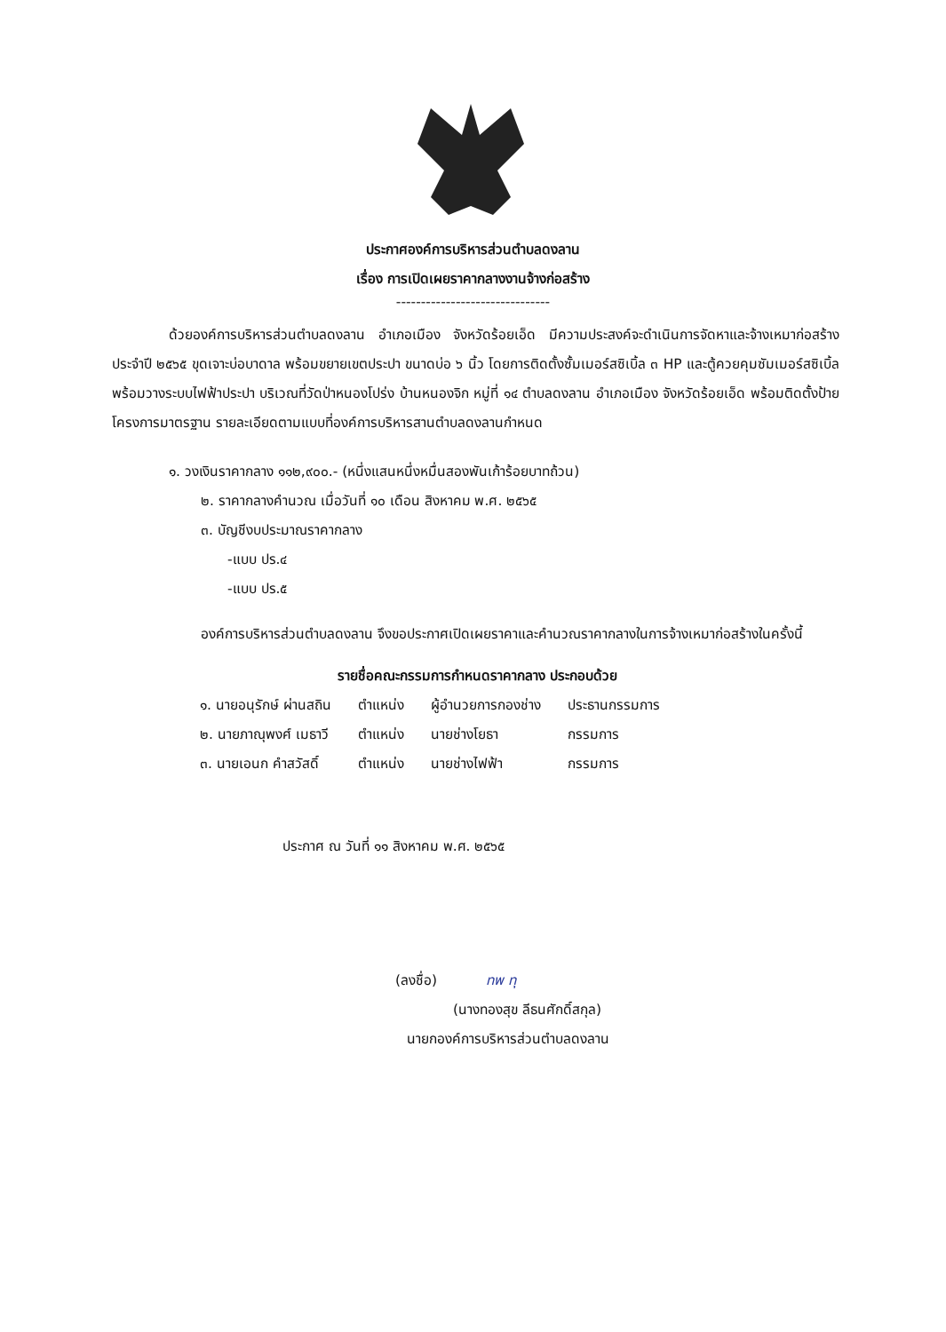ประกาศองค์การบริหารส่วนตำบลดงลาน
เรื่อง การเปิดเผยราคากลางงานจ้างก่อสร้าง
-------------------------------
ด้วยองค์การบริหารส่วนตำบลดงลาน อำเภอเมือง จังหวัดร้อยเอ็ด มีความประสงค์จะดำเนินการจัดหาและจ้างเหมาก่อสร้าง ประจำปี ๒๕๖๕ ขุดเจาะบ่อบาดาล พร้อมขยายเขตประปา ขนาดบ่อ ๖ นิ้ว โดยการติดตั้งซั้มเมอร์สซิเบิ้ล ๓ HP และตู้ควยคุมซัมเมอร์สซิเบิ้ล พร้อมวางระบบไฟฟ้าประปา บริเวณที่วัดป่าหนองโปร่ง บ้านหนองจิก หมู่ที่ ๑๔ ตำบลดงลาน อำเภอเมือง จังหวัดร้อยเอ็ด พร้อมติดตั้งป้ายโครงการมาตรฐาน รายละเอียดตามแบบที่องค์การบริหารสานตำบลดงลานกำหนด
๑. วงเงินราคากลาง ๑๑๒,๙๐๐.- (หนึ่งแสนหนึ่งหมื่นสองพันเก้าร้อยบาทถ้วน)
๒. ราคากลางคำนวณ เมื่อวันที่ ๑๐ เดือน สิงหาคม พ.ศ. ๒๕๖๕
๓. บัญชีงบประมาณราคากลาง
-แบบ ปร.๔
-แบบ ปร.๕
องค์การบริหารส่วนตำบลดงลาน จึงขอประกาศเปิดเผยราคาและคำนวณราคากลางในการจ้างเหมาก่อสร้างในครั้งนี้
รายชื่อคณะกรรมการกำหนดราคากลาง ประกอบด้วย
| ๑. นายอนุรักษ์ ผ่านสถิน | ตำแหน่ง | ผู้อำนวยการกองช่าง | ประธานกรรมการ |
| ๒. นายภาณุพงศ์ เมธาวี | ตำแหน่ง | นายช่างโยธา | กรรมการ |
| ๓. นายเอนก คำสวัสดิ์ | ตำแหน่ง | นายช่างไฟฟ้า | กรรมการ |
ประกาศ ณ วันที่ ๑๑ สิงหาคม พ.ศ. ๒๕๖๕
(ลงชื่อ) ทพ ทุ
(นางทองสุข ลีธนศักดิ์สกุล)
นายกองค์การบริหารส่วนตำบลดงลาน